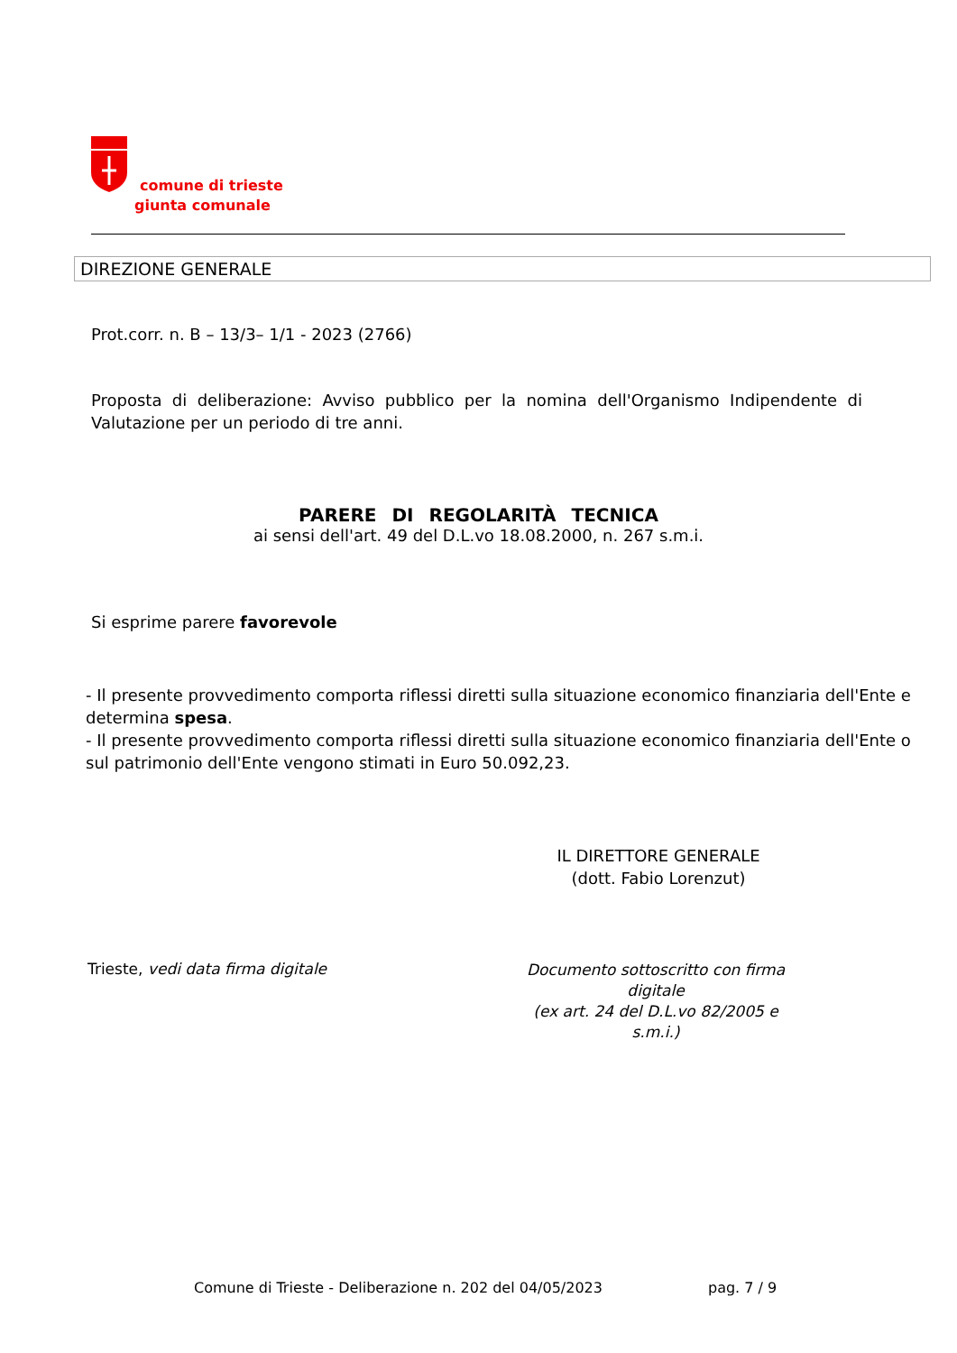comune di trieste
giunta comunale
DIREZIONE GENERALE
Prot.corr. n. B – 13/3– 1/1 - 2023 (2766)
Proposta di deliberazione: Avviso pubblico per la nomina dell'Organismo Indipendente di Valutazione per un periodo di tre anni.
PARERE DI REGOLARITÀ TECNICA
ai sensi dell'art. 49 del D.L.vo 18.08.2000, n. 267 s.m.i.
Si esprime parere favorevole
- Il presente provvedimento comporta riflessi diretti sulla situazione economico finanziaria dell'Ente e determina spesa.
- Il presente provvedimento comporta riflessi diretti sulla situazione economico finanziaria dell'Ente o sul patrimonio dell'Ente vengono stimati in Euro 50.092,23.
IL DIRETTORE GENERALE
(dott. Fabio Lorenzut)
Trieste, vedi data firma digitale
Documento sottoscritto con firma digitale
(ex art. 24 del D.L.vo 82/2005 e s.m.i.)
Comune di Trieste - Deliberazione n. 202 del 04/05/2023 pag. 7 / 9